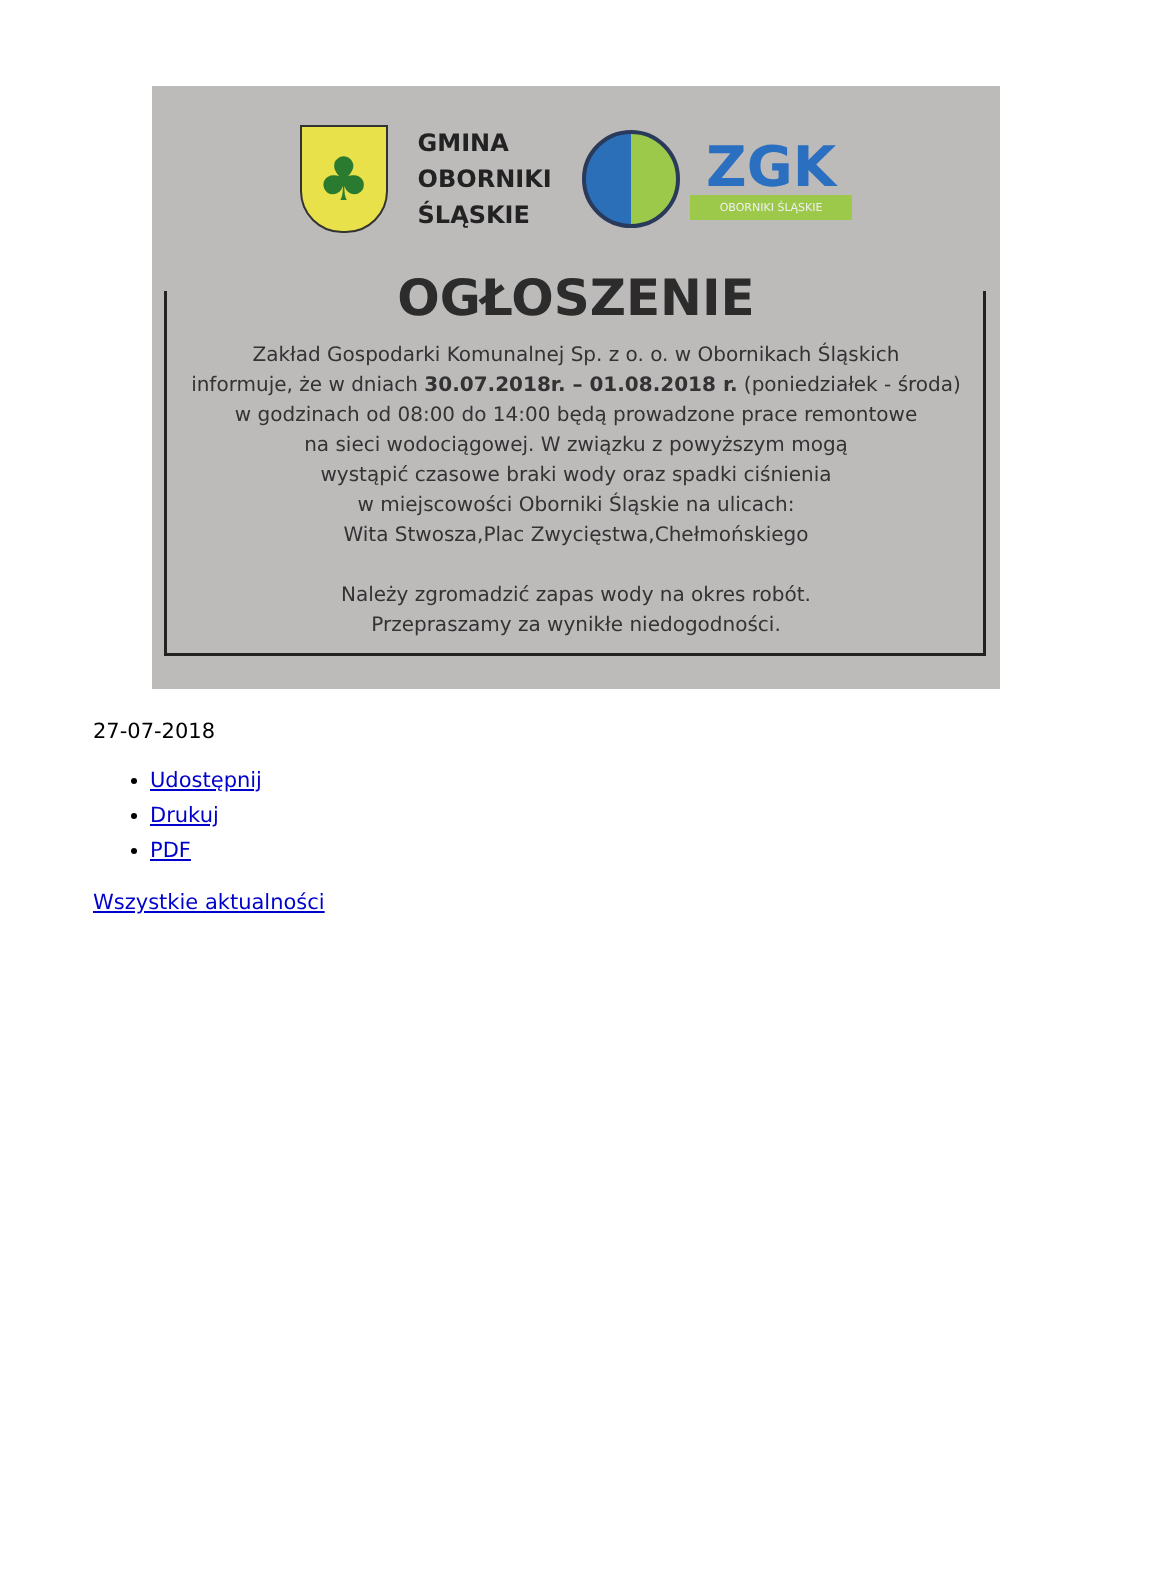♣
GMINA
OBORNIKI
ŚLĄSKIE
ZGK
OBORNIKI ŚLĄSKIE
OGŁOSZENIE
Zakład Gospodarki Komunalnej Sp. z o. o. w Obornikach Śląskich
informuje, że w dniach 30.07.2018r. – 01.08.2018 r. (poniedziałek - środa)
w godzinach od 08:00 do 14:00 będą prowadzone prace remontowe
na sieci wodociągowej. W związku z powyższym mogą
wystąpić czasowe braki wody oraz spadki ciśnienia
w miejscowości Oborniki Śląskie na ulicach:
Wita Stwosza,Plac Zwycięstwa,Chełmońskiego
Należy zgromadzić zapas wody na okres robót.
Przepraszamy za wynikłe niedogodności.
27-07-2018
Udostępnij
Drukuj
PDF
Wszystkie aktualności